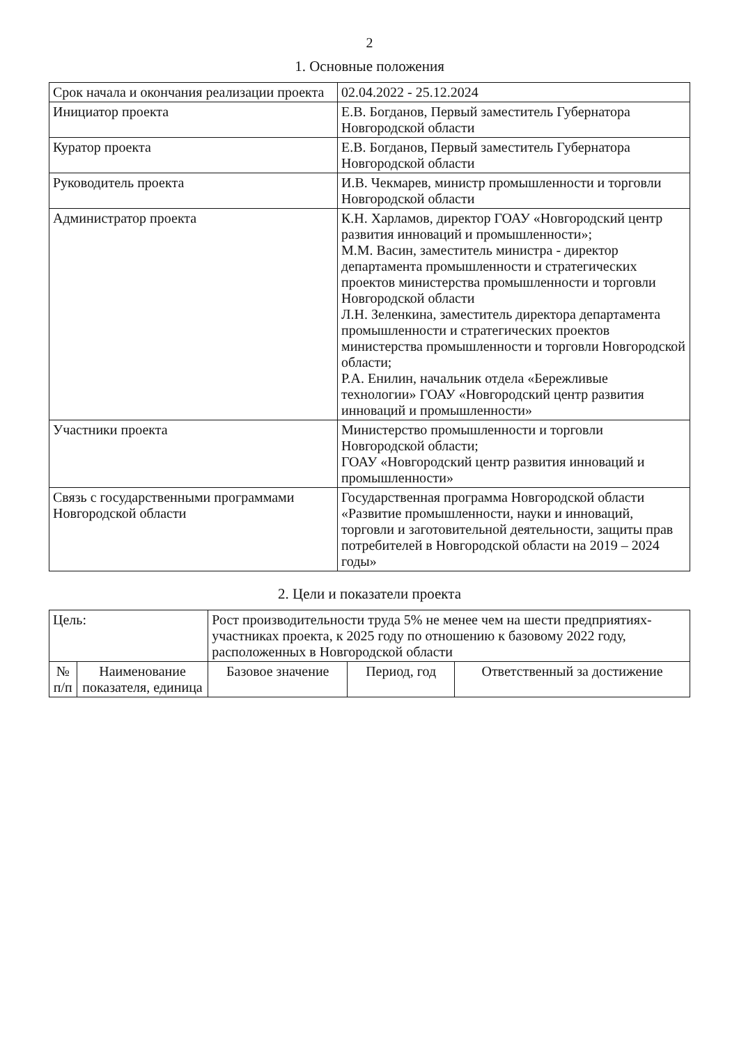2
1. Основные положения
| Срок начала и окончания реализации проекта | 02.04.2022 - 25.12.2024 |
| Инициатор проекта | Е.В. Богданов, Первый заместитель Губернатора Новгородской области |
| Куратор проекта | Е.В. Богданов, Первый заместитель Губернатора Новгородской области |
| Руководитель проекта | И.В. Чекмарев, министр промышленности и торговли Новгородской области |
| Администратор проекта | К.Н. Харламов, директор ГОАУ «Новгородский центр развития инноваций и промышленности»; М.М. Васин, заместитель министра - директор департамента промышленности и стратегических проектов министерства промышленности и торговли Новгородской области Л.Н. Зеленкина, заместитель директора департамента промышленности и стратегических проектов министерства промышленности и торговли Новгородской области; Р.А. Енилин, начальник отдела «Бережливые технологии» ГОАУ «Новгородский центр развития инноваций и промышленности» |
| Участники проекта | Министерство промышленности и торговли Новгородской области; ГОАУ «Новгородский центр развития инноваций и промышленности» |
| Связь с государственными программами Новгородской области | Государственная программа Новгородской области «Развитие промышленности, науки и инноваций, торговли и заготовительной деятельности, защиты прав потребителей в Новгородской области на 2019 – 2024 годы» |
2. Цели и показатели проекта
| Цель: | | Рост производительности труда 5% не менее чем на шести предприятиях-участниках проекта, к 2025 году по отношению к базовому 2022 году, расположенных в Новгородской области | | |
| № п/п | Наименование показателя, единица | Базовое значение | Период, год | Ответственный за достижение |